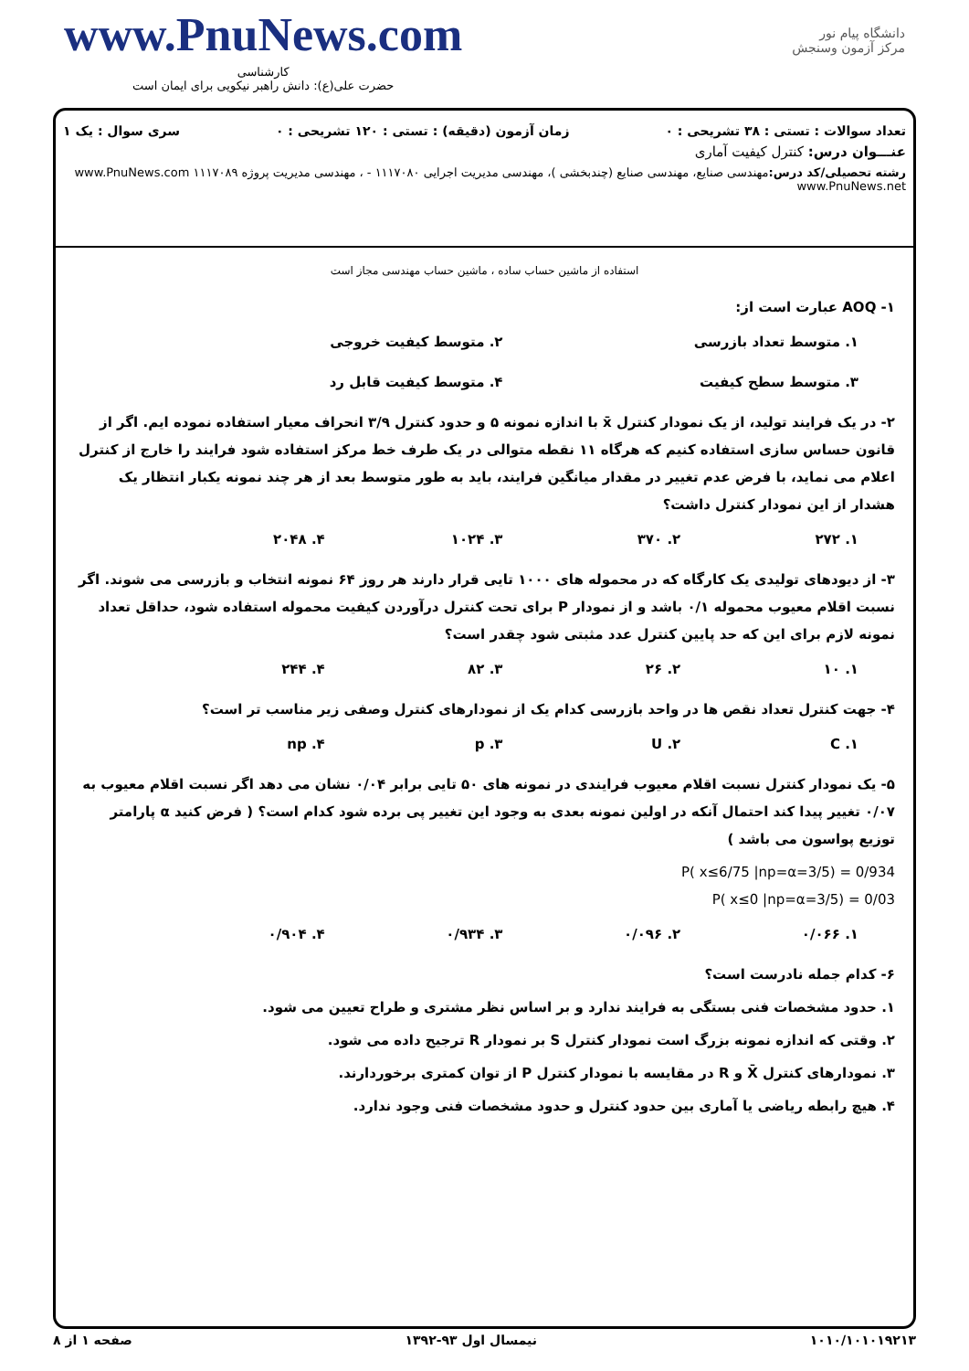www.PnuNews.com
کارشناسی
حضرت علی(ع): دانش راهبر نیکویی برای ایمان است
دانشگاه پیام نور
مرکز آزمون وسنجش
تعداد سوالات : تستی : ۳۸ تشریحی : ۰ زمان آزمون (دقیقه) : تستی : ۱۲۰ تشریحی : ۰ سری سوال : یک ۱
عنـــوان درس: کنترل کیفیت آماری
رشته تحصیلی/کد درس: مهندسی صنایع، مهندسی صنایع (چندبخشی )، مهندسی مدیریت اجرایی ۱۱۱۷۰۸۰ - ، مهندسی مدیریت پروژه ۱۱۱۷۰۸۹ www.PnuNews.com www.PnuNews.net
استفاده از ماشین حساب ساده ، ماشین حساب مهندسی مجاز است
۱- AOQ عبارت است از:
۱. متوسط تعداد بازرسی ۲. متوسط کیفیت خروجی
۳. متوسط سطح کیفیت ۴. متوسط کیفیت قابل رد
۲- در یک فرایند تولید، از یک نمودار کنترل x̄ با اندازه نمونه ۵ و حدود کنترل ۳/۹ انحراف معیار استفاده نموده ایم. اگر از قانون حساس سازی استفاده کنیم که هرگاه ۱۱ نقطه متوالی در یک طرف خط مرکز استفاده شود فرایند را خارج از کنترل اعلام می نماید، با فرض عدم تغییر در مقدار میانگین فرایند، باید به طور متوسط بعد از هر چند نمونه یکبار انتظار یک هشدار از این نمودار کنترل داشت؟
۱. ۲۷۲ ۲. ۳۷۰ ۳. ۱۰۲۴ ۴. ۲۰۴۸
۳- از دیودهای تولیدی یک کارگاه که در محموله های ۱۰۰۰ تایی قرار دارند هر روز ۶۴ نمونه انتخاب و بازرسی می شوند. اگر نسبت اقلام معیوب محموله ۰/۱ باشد و از نمودار P برای تحت کنترل درآوردن کیفیت محموله استفاده شود، حداقل تعداد نمونه لازم برای این که حد پایین کنترل عدد مثبتی شود چقدر است؟
۱. ۱۰ ۲. ۲۶ ۳. ۸۲ ۴. ۲۴۴
۴- جهت کنترل تعداد نقص ها در واحد بازرسی کدام یک از نمودارهای کنترل وصفی زیر مناسب تر است؟
۱. C ۲. U ۳. p ۴. np
۵- یک نمودار کنترل نسبت اقلام معیوب فرایندی در نمونه های ۵۰ تایی برابر ۰/۰۴ نشان می دهد اگر نسبت اقلام معیوب به ۰/۰۷ تغییر پیدا کند احتمال آنکه در اولین نمونه بعدی به وجود این تغییر پی برده شود کدام است؟ ( فرض کنید α پارامتر توزیع پواسون می باشد )
P( x≤6/75 |np=α=3/5) = 0/934
P( x≤0 |np=α=3/5) = 0/03
۱. ۰/۰۶۶ ۲. ۰/۰۹۶ ۳. ۰/۹۳۴ ۴. ۰/۹۰۴
۶- کدام جمله نادرست است؟
۱. حدود مشخصات فنی بستگی به فرایند ندارد و بر اساس نظر مشتری و طراح تعیین می شود.
۲. وقتی که اندازه نمونه بزرگ است نمودار کنترل S بر نمودار R ترجیح داده می شود.
۳. نمودارهای کنترل X̄ و R در مقایسه با نمودار کنترل P از توان کمتری برخوردارند.
۴. هیچ رابطه ریاضی یا آماری بین حدود کنترل و حدود مشخصات فنی وجود ندارد.
۱۰۱۰/۱۰۱۰۱۹۲۱۳ نیمسال اول ۹۳-۱۳۹۲ صفحه ۱ از ۸